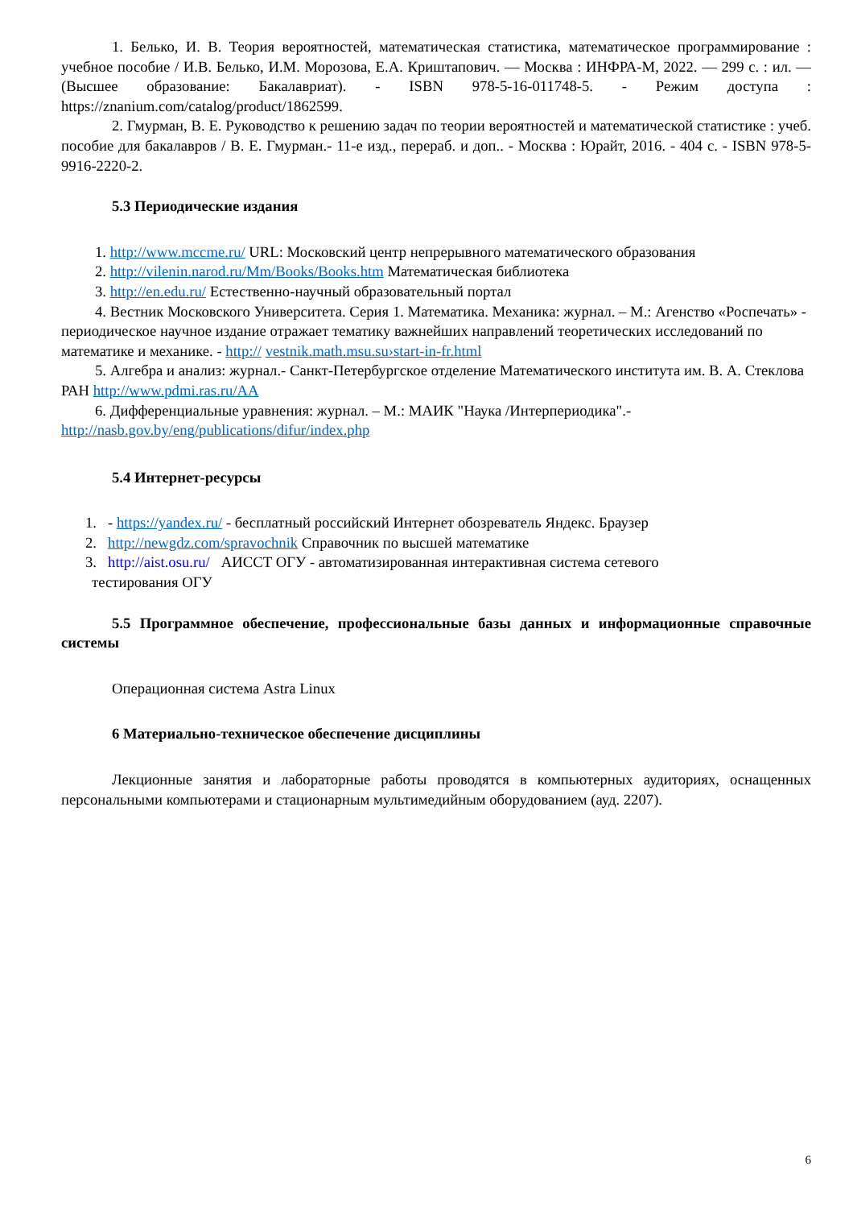1. Белько, И. В. Теория вероятностей, математическая статистика, математическое программирование : учебное пособие / И.В. Белько, И.М. Морозова, Е.А. Криштапович. — Москва : ИНФРА-М, 2022. — 299 с. : ил. — (Высшее образование: Бакалавриат). - ISBN 978-5-16-011748-5. - Режим доступа : https://znanium.com/catalog/product/1862599.
2. Гмурман, В. Е. Руководство к решению задач по теории вероятностей и математической статистике : учеб. пособие для бакалавров / В. Е. Гмурман.- 11-е изд., перераб. и доп.. - Москва : Юрайт, 2016. - 404 с. - ISBN 978-5-9916-2220-2.
5.3 Периодические издания
1. http://www.mccme.ru/ URL: Московский центр непрерывного математического образования
2. http://vilenin.narod.ru/Mm/Books/Books.htm Математическая библиотека
3. http://en.edu.ru/ Естественно-научный образовательный портал
4. Вестник Московского Университета. Серия 1. Математика. Механика: журнал. – М.: Агенство «Роспечать» - периодическое научное издание отражает тематику важнейших направлений теоретических исследований по математике и механике. - http:// vestnik.math.msu.su›start-in-fr.html
5. Алгебра и анализ: журнал.- Санкт-Петербургское отделение Математического института им. В. А. Стеклова РАН http://www.pdmi.ras.ru/AA
6. Дифференциальные уравнения: журнал. – М.: МАИК "Наука /Интерпериодика".- http://nasb.gov.by/eng/publications/difur/index.php
5.4 Интернет-ресурсы
1. - https://yandex.ru/ - бесплатный российский Интернет обозреватель Яндекс. Браузер
2. http://newgdz.com/spravochnik Справочник по высшей математике
3. http://aist.osu.ru/ АИССТ ОГУ - автоматизированная интерактивная система сетевого
тестирования ОГУ
5.5 Программное обеспечение, профессиональные базы данных и информационные справочные системы
Операционная система Astra Linux
6 Материально-техническое обеспечение дисциплины
Лекционные занятия и лабораторные работы проводятся в компьютерных аудиториях, оснащенных персональными компьютерами и стационарным мультимедийным оборудованием (ауд. 2207).
6